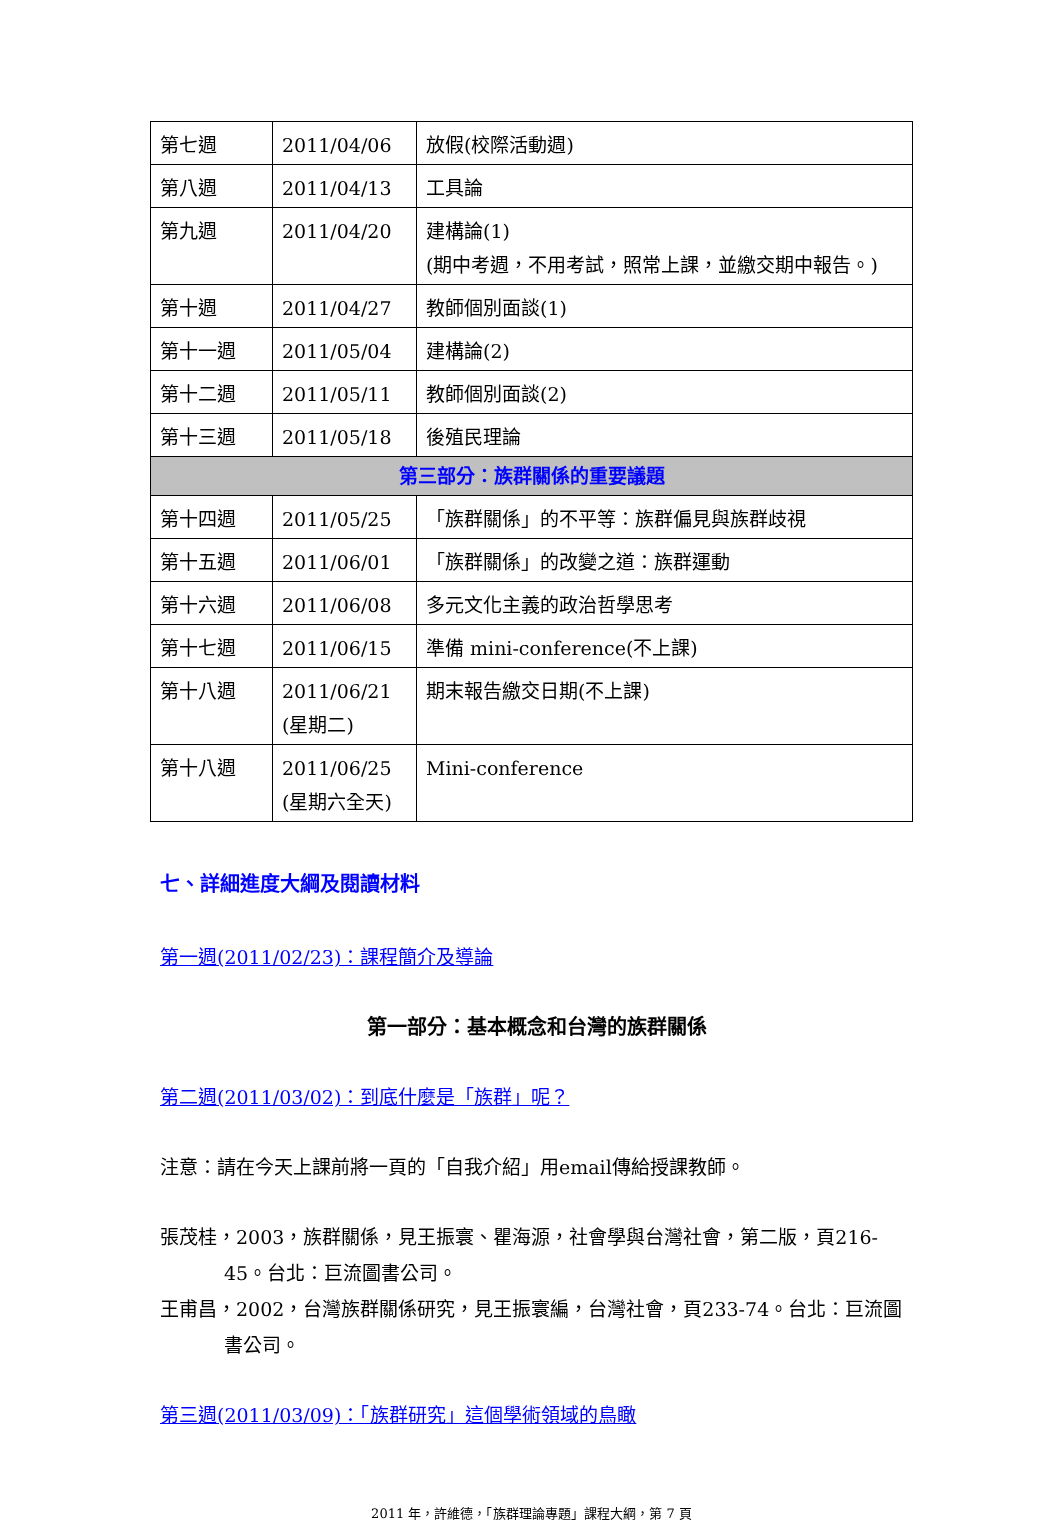| 第七週 | 2011/04/06 | 放假(校際活動週) |
| 第八週 | 2011/04/13 | 工具論 |
| 第九週 | 2011/04/20 | 建構論(1) (期中考週，不用考試，照常上課，並繳交期中報告。) |
| 第十週 | 2011/04/27 | 教師個別面談(1) |
| 第十一週 | 2011/05/04 | 建構論(2) |
| 第十二週 | 2011/05/11 | 教師個別面談(2) |
| 第十三週 | 2011/05/18 | 後殖民理論 |
| 第三部分：族群關係的重要議題 | | |
| 第十四週 | 2011/05/25 | 「族群關係」的不平等：族群偏見與族群歧視 |
| 第十五週 | 2011/06/01 | 「族群關係」的改變之道：族群運動 |
| 第十六週 | 2011/06/08 | 多元文化主義的政治哲學思考 |
| 第十七週 | 2011/06/15 | 準備 mini-conference(不上課) |
| 第十八週 | 2011/06/21 (星期二) | 期末報告繳交日期(不上課) |
| 第十八週 | 2011/06/25 (星期六全天) | Mini-conference |
七、詳細進度大綱及閱讀材料
第一週(2011/02/23)：課程簡介及導論
第一部分：基本概念和台灣的族群關係
第二週(2011/03/02)：到底什麼是「族群」呢？
注意：請在今天上課前將一頁的「自我介紹」用email傳給授課教師。
張茂桂，2003，族群關係，見王振寰、瞿海源，社會學與台灣社會，第二版，頁216-45。台北：巨流圖書公司。
王甫昌，2002，台灣族群關係研究，見王振寰編，台灣社會，頁233-74。台北：巨流圖書公司。
第三週(2011/03/09)：「族群研究」這個學術領域的鳥瞰
2011 年，許維德，「族群理論專題」課程大綱，第 7 頁